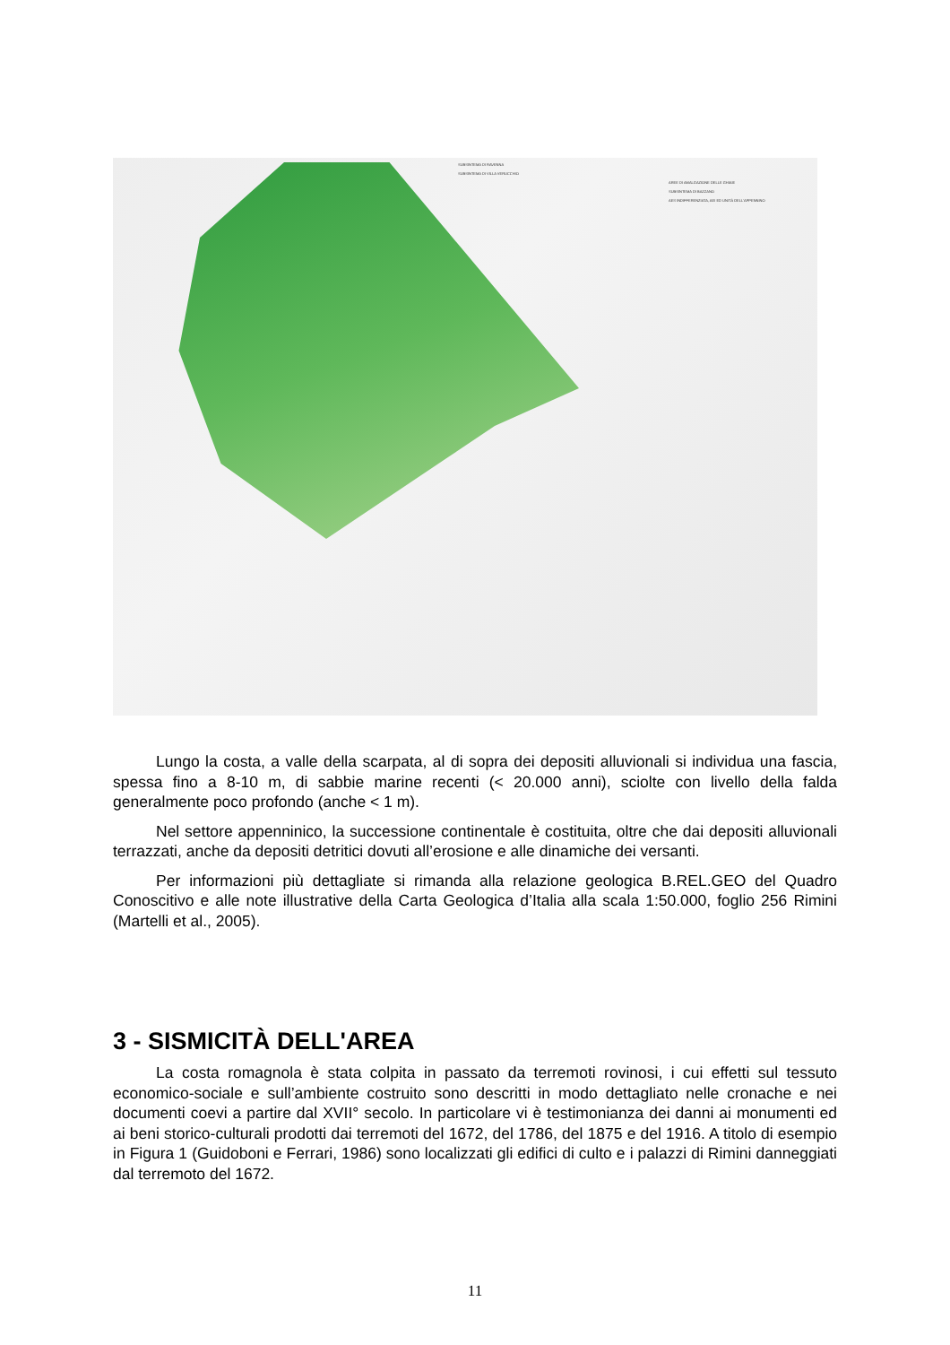SUBSINTEMA DI RAVENNA
SUBSINTEMA DI VILLA VERUCCHIO
AREE DI AMALGAZIONE DELLE GHIAIE
SUBSINTEMA DI BAZZANO
AES INDIFFERENZIATA, AEI ED UNITÀ DELL'APPENNINO
Lungo la costa, a valle della scarpata, al di sopra dei depositi alluvionali si individua una fascia, spessa fino a 8-10 m, di sabbie marine recenti (< 20.000 anni), sciolte con livello della falda generalmente poco profondo (anche < 1 m).
Nel settore appenninico, la successione continentale è costituita, oltre che dai depositi alluvionali terrazzati, anche da depositi detritici dovuti all’erosione e alle dinamiche dei versanti.
Per informazioni più dettagliate si rimanda alla relazione geologica B.REL.GEO del Quadro Conoscitivo e alle note illustrative della Carta Geologica d’Italia alla scala 1:50.000, foglio 256 Rimini (Martelli et al., 2005).
3 - SISMICITÀ DELL'AREA
La costa romagnola è stata colpita in passato da terremoti rovinosi, i cui effetti sul tessuto economico-sociale e sull’ambiente costruito sono descritti in modo dettagliato nelle cronache e nei documenti coevi a partire dal XVII° secolo. In particolare vi è testimonianza dei danni ai monumenti ed ai beni storico-culturali prodotti dai terremoti del 1672, del 1786, del 1875 e del 1916. A titolo di esempio in Figura 1 (Guidoboni e Ferrari, 1986) sono localizzati gli edifici di culto e i palazzi di Rimini danneggiati dal terremoto del 1672.
11